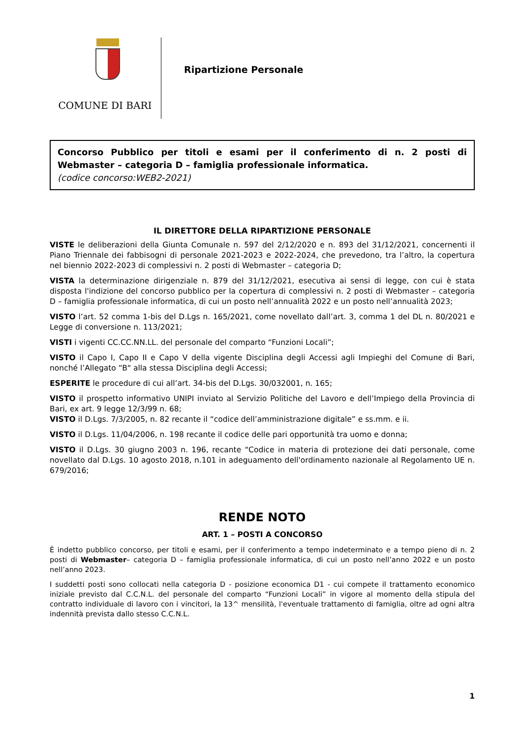COMUNE DI BARI
Ripartizione Personale
Concorso Pubblico per titoli e esami per il conferimento di n. 2 posti di Webmaster – categoria D – famiglia professionale informatica.
(codice concorso:WEB2-2021)
IL DIRETTORE DELLA RIPARTIZIONE PERSONALE
VISTE le deliberazioni della Giunta Comunale n. 597 del 2/12/2020 e n. 893 del 31/12/2021, concernenti il Piano Triennale dei fabbisogni di personale 2021-2023 e 2022-2024, che prevedono, tra l’altro, la copertura nel biennio 2022-2023 di complessivi n. 2 posti di Webmaster – categoria D;
VISTA la determinazione dirigenziale n. 879 del 31/12/2021, esecutiva ai sensi di legge, con cui è stata disposta l'indizione del concorso pubblico per la copertura di complessivi n. 2 posti di Webmaster – categoria D – famiglia professionale informatica, di cui un posto nell’annualità 2022 e un posto nell’annualità 2023;
VISTO l’art. 52 comma 1-bis del D.Lgs n. 165/2021, come novellato dall’art. 3, comma 1 del DL n. 80/2021 e Legge di conversione n. 113/2021;
VISTI i vigenti CC.CC.NN.LL. del personale del comparto “Funzioni Locali”;
VISTO il Capo I, Capo II e Capo V della vigente Disciplina degli Accessi agli Impieghi del Comune di Bari, nonché l’Allegato “B" alla stessa Disciplina degli Accessi;
ESPERITE le procedure di cui all’art. 34-bis del D.Lgs. 30/032001, n. 165;
VISTO il prospetto informativo UNIPI inviato al Servizio Politiche del Lavoro e dell’Impiego della Provincia di Bari, ex art. 9 legge 12/3/99 n. 68;
VISTO il D.Lgs. 7/3/2005, n. 82 recante il “codice dell’amministrazione digitale” e ss.mm. e ii.
VISTO il D.Lgs. 11/04/2006, n. 198 recante il codice delle pari opportunità tra uomo e donna;
VISTO il D.Lgs. 30 giugno 2003 n. 196, recante “Codice in materia di protezione dei dati personale, come novellato dal D.Lgs. 10 agosto 2018, n.101 in adeguamento dell'ordinamento nazionale al Regolamento UE n. 679/2016;
RENDE NOTO
ART. 1 – POSTI A CONCORSO
È indetto pubblico concorso, per titoli e esami, per il conferimento a tempo indeterminato e a tempo pieno di n. 2 posti di Webmaster– categoria D – famiglia professionale informatica, di cui un posto nell’anno 2022 e un posto nell’anno 2023.
I suddetti posti sono collocati nella categoria D - posizione economica D1 - cui compete il trattamento economico iniziale previsto dal C.C.N.L. del personale del comparto “Funzioni Locali” in vigore al momento della stipula del contratto individuale di lavoro con i vincitori, la 13^ mensilità, l'eventuale trattamento di famiglia, oltre ad ogni altra indennità prevista dallo stesso C.C.N.L.
1